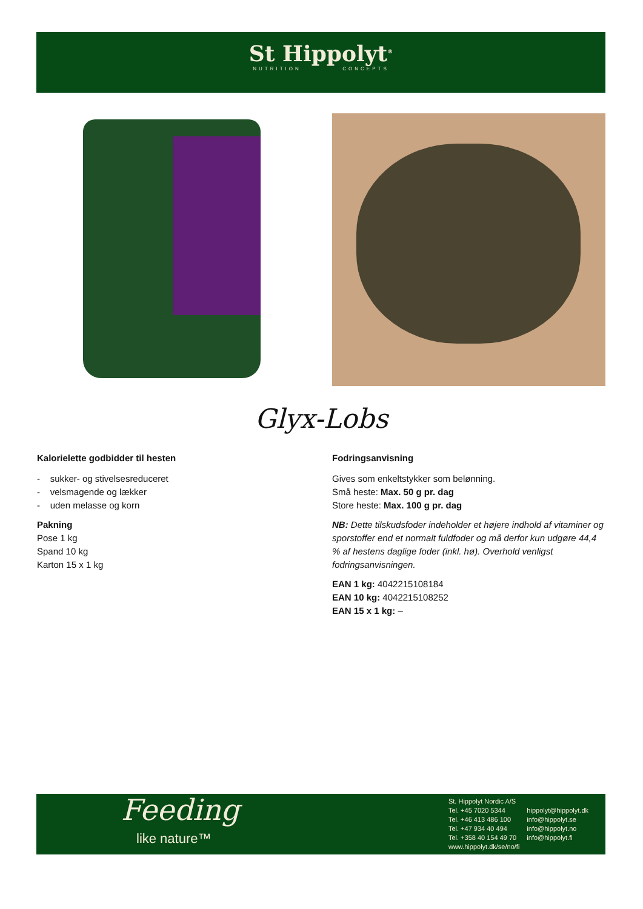St Hippolyt<sup>®</sup>
NUTRITION CONCEPTS
Glyx-Lobs
Kalorielette godbidder til hesten
- sukker- og stivelsesreduceret
- velsmagende og lækker
- uden melasse og korn
Pakning
Pose 1 kg
Spand 10 kg
Karton 15 x 1 kg
Fodringsanvisning
Gives som enkeltstykker som belønning.
Små heste: Max. 50 g pr. dag
Store heste: Max. 100 g pr. dag
NB: Dette tilskudsfoder indeholder et højere indhold af vitaminer og sporstoffer end et normalt fuldfoder og må derfor kun udgøre 44,4 % af hestens daglige foder (inkl. hø). Overhold venligst fodringsanvisningen.
EAN 1 kg: 4042215108184
EAN 10 kg: 4042215108252
EAN 15 x 1 kg: –
Feeding
like nature™
St. Hippolyt Nordic A/S
Tel. +45 7020 5344
Tel. +46 413 486 100
Tel. +47 934 40 494
Tel. +358 40 154 49 70
www.hippolyt.dk/se/no/fi
hippolyt@hippolyt.dk
info@hippolyt.se
info@hippolyt.no
info@hippolyt.fi